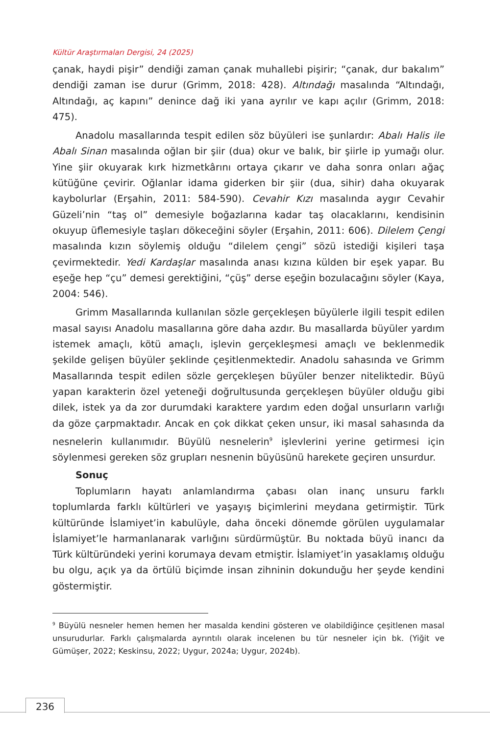Kültür Araştırmaları Dergisi, 24 (2025)
çanak, haydi pişir” dendiği zaman çanak muhallebi pişirir; “çanak, dur bakalım” dendiği zaman ise durur (Grimm, 2018: 428). Altındağı masalında “Altındağı, Altındağı, aç kapını” denince dağ iki yana ayrılır ve kapı açılır (Grimm, 2018: 475).
Anadolu masallarında tespit edilen söz büyüleri ise şunlardır: Abalı Halis ile Abalı Sinan masalında oğlan bir şiir (dua) okur ve balık, bir şiirle ip yumağı olur. Yine şiir okuyarak kırk hizmetkârını ortaya çıkarır ve daha sonra onları ağaç kütüğüne çevirir. Oğlanlar idama giderken bir şiir (dua, sihir) daha okuyarak kaybolurlar (Erşahin, 2011: 584-590). Cevahir Kızı masalında aygır Cevahir Güzeli’nin “taş ol” demesiyle boğazlarına kadar taş olacaklarını, kendisinin okuyup üflemesiyle taşları dökeceğini söyler (Erşahin, 2011: 606). Dilelem Çengi masalında kızın söylemiş olduğu “dilelem çengi” sözü istediği kişileri taşa çevirmektedir. Yedi Kardaşlar masalında anası kızına külden bir eşek yapar. Bu eşeğe hep “çu” demesi gerektiğini, “çüş” derse eşeğin bozulacağını söyler (Kaya, 2004: 546).
Grimm Masallarında kullanılan sözle gerçekleşen büyülerle ilgili tespit edilen masal sayısı Anadolu masallarına göre daha azdır. Bu masallarda büyüler yardım istemek amaçlı, kötü amaçlı, işlevin gerçekleşmesi amaçlı ve beklenmedik şekilde gelişen büyüler şeklinde çeşitlenmektedir. Anadolu sahasında ve Grimm Masallarında tespit edilen sözle gerçekleşen büyüler benzer niteliktedir. Büyü yapan karakterin özel yeteneği doğrultusunda gerçekleşen büyüler olduğu gibi dilek, istek ya da zor durumdaki karaktere yardım eden doğal unsurların varlığı da göze çarpmaktadır. Ancak en çok dikkat çeken unsur, iki masal sahasında da nesnelerin kullanımıdır. Büyülü nesnelerin<sup>9</sup> işlevlerini yerine getirmesi için söylenmesi gereken söz grupları nesnenin büyüsünü harekete geçiren unsurdur.
Sonuç
Toplumların hayatı anlamlandırma çabası olan inanç unsuru farklı toplumlarda farklı kültürleri ve yaşayış biçimlerini meydana getirmiştir. Türk kültüründe İslamiyet’in kabulüyle, daha önceki dönemde görülen uygulamalar İslamiyet’le harmanlanarak varlığını sürdürmüştür. Bu noktada büyü inancı da Türk kültüründeki yerini korumaya devam etmiştir. İslamiyet’in yasaklamış olduğu bu olgu, açık ya da örtülü biçimde insan zihninin dokunduğu her şeyde kendini göstermiştir.
<sup>9</sup> Büyülü nesneler hemen hemen her masalda kendini gösteren ve olabildiğince çeşitlenen masal unsurudurlar. Farklı çalışmalarda ayrıntılı olarak incelenen bu tür nesneler için bk. (Yiğit ve Gümüşer, 2022; Keskinsu, 2022; Uygur, 2024a; Uygur, 2024b).
236